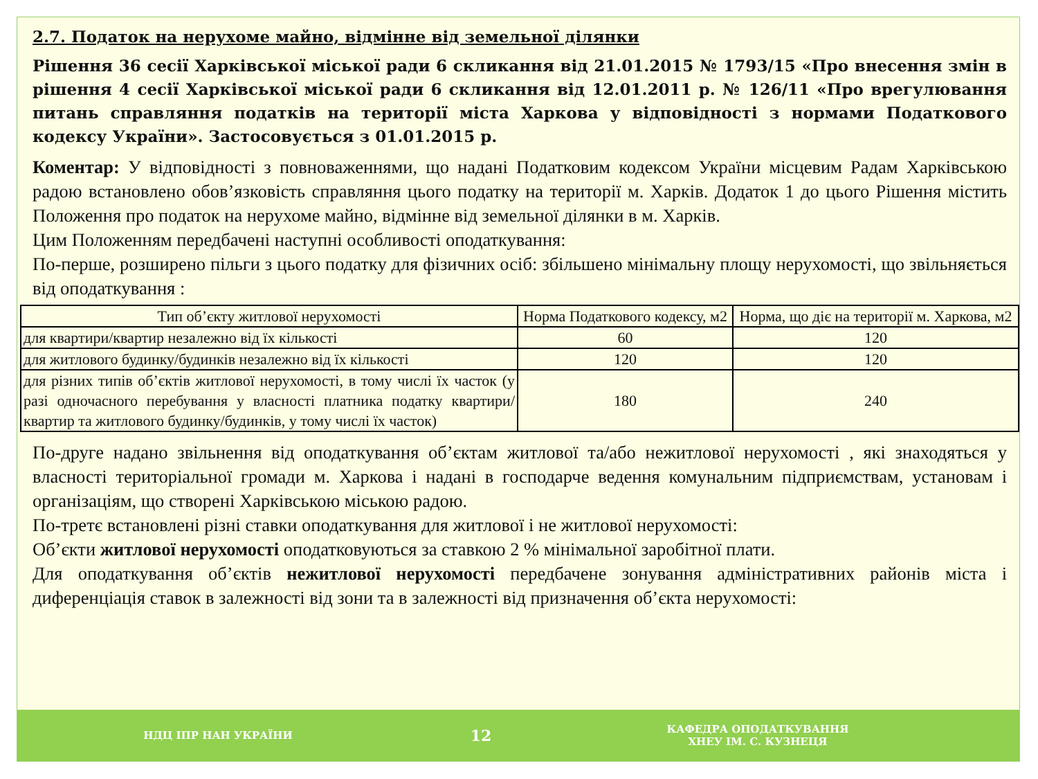2.7. Податок на нерухоме майно, відмінне від земельної ділянки
Рішення 36 сесії Харківської міської ради 6 скликання від 21.01.2015 № 1793/15 «Про внесення змін в рішення 4 сесії Харківської міської ради 6 скликання від 12.01.2011 р. № 126/11 «Про врегулювання питань справляння податків на території міста Харкова у відповідності з нормами Податкового кодексу України». Застосовується з 01.01.2015 р.
Коментар: У відповідності з повноваженнями, що надані Податковим кодексом України місцевим Радам Харківською радою встановлено обов’язковість справляння цього податку на території м. Харків. Додаток 1 до цього Рішення містить Положення про податок на нерухоме майно, відмінне від земельної ділянки в м. Харків.
Цим Положенням передбачені наступні особливості оподаткування:
По-перше, розширено пільги з цього податку для фізичних осіб: збільшено мінімальну площу нерухомості, що звільняється від оподаткування :
| Тип об’єкту житлової нерухомості | Норма Податкового кодексу, м2 | Норма, що діє на території м. Харкова, м2 |
| --- | --- | --- |
| для квартири/квартир незалежно від їх кількості | 60 | 120 |
| для житлового будинку/будинків незалежно від їх кількості | 120 | 120 |
| для різних типів об’єктів житлової нерухомості, в тому числі їх часток (у разі одночасного перебування у власності платника податку квартири/квартир та житлового будинку/будинків, у тому числі їх часток) | 180 | 240 |
По-друге надано звільнення від оподаткування об’єктам житлової та/або нежитлової нерухомості , які знаходяться у власності територіальної громади м. Харкова і надані в господарче ведення комунальним підприємствам, установам і організаціям, що створені Харківською міською радою.
По-третє встановлені різні ставки оподаткування для житлової і не житлової нерухомості:
Об’єкти житлової нерухомості оподатковуються за ставкою 2 % мінімальної заробітної плати.
Для оподаткування об’єктів нежитлової нерухомості передбачене зонування адміністративних районів міста і диференціація ставок в залежності від зони та в залежності від призначення об’єкта нерухомості:
НДЦ ІПР НАН УКРАЇНИ
12
КАФЕДРА ОПОДАТКУВАННЯ
ХНЕУ ІМ. С. КУЗНЕЦЯ